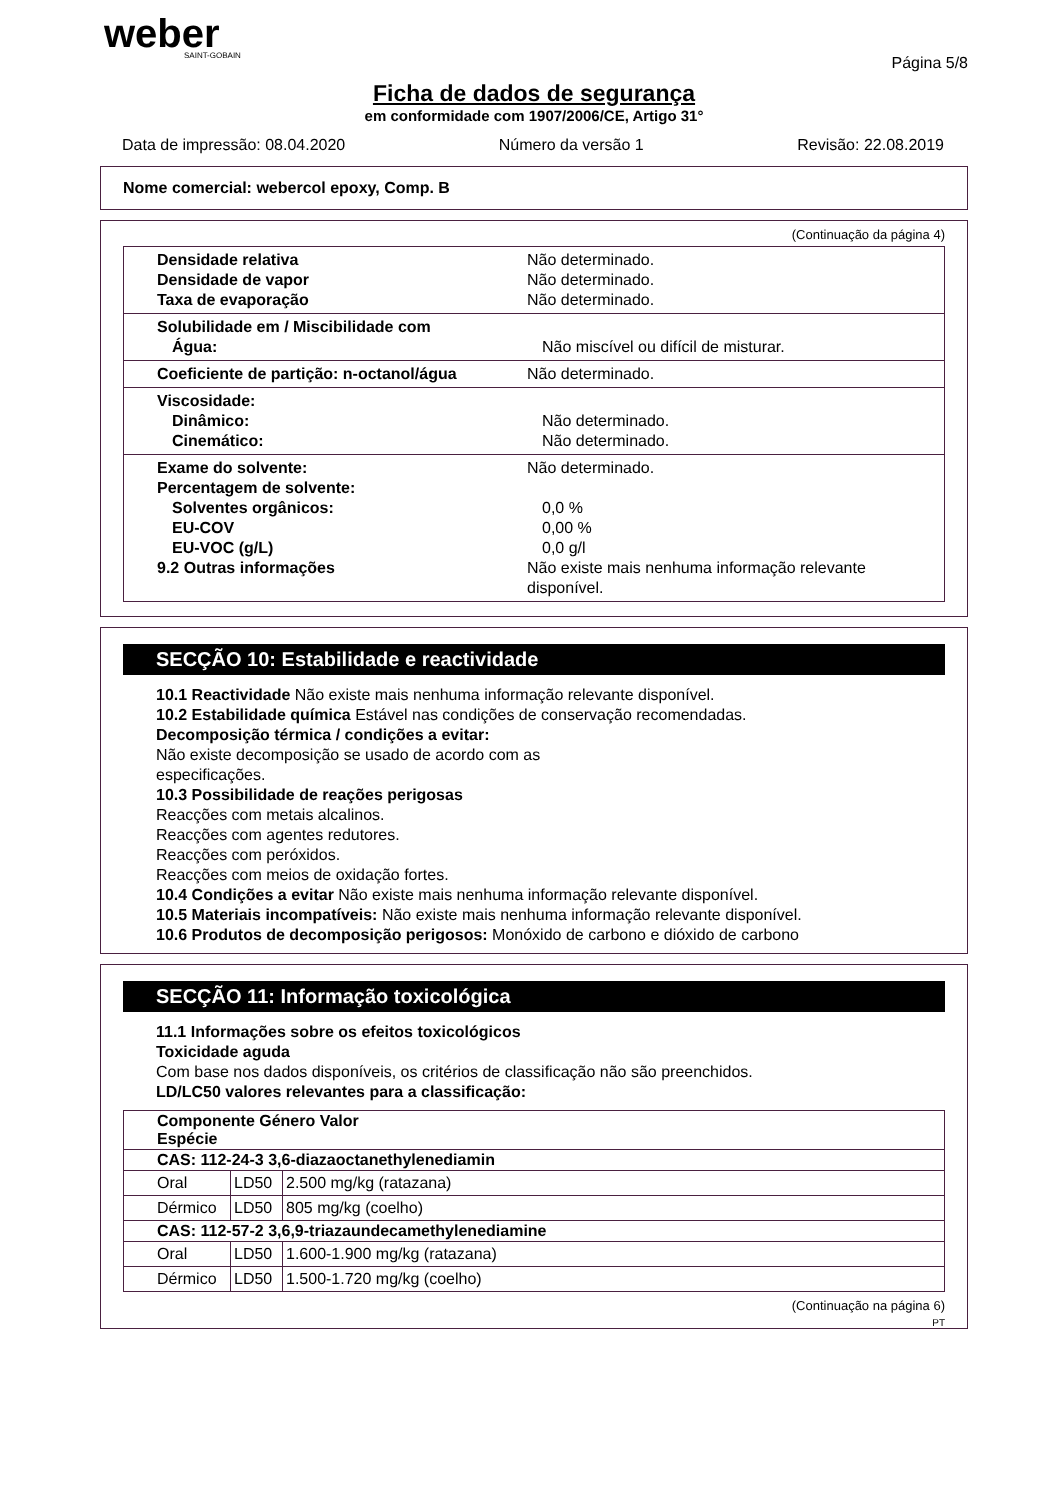weber
SAINT-GOBAIN
Página 5/8
Ficha de dados de segurança
em conformidade com 1907/2006/CE, Artigo 31°
Data de impressão: 08.04.2020 Número da versão 1 Revisão: 22.08.2019
Nome comercial: webercol epoxy, Comp. B
(Continuação da página 4)
Densidade relativa Não determinado.
Densidade de vapor Não determinado.
Taxa de evaporação Não determinado.
Solubilidade em / Miscibilidade com
Água: Não miscível ou difícil de misturar.
Coeficiente de partição: n-octanol/água Não determinado.
Viscosidade:
Dinâmico: Não determinado.
Cinemático: Não determinado.
Exame do solvente: Não determinado.
Percentagem de solvente:
Solventes orgânicos: 0,0 %
EU-COV 0,00 %
EU-VOC (g/L) 0,0 g/l
9.2 Outras informações Não existe mais nenhuma informação relevante disponível.
SECÇÃO 10: Estabilidade e reactividade
10.1 Reactividade Não existe mais nenhuma informação relevante disponível.
10.2 Estabilidade química Estável nas condições de conservação recomendadas.
Decomposição térmica / condições a evitar:
Não existe decomposição se usado de acordo com as
especificações.
10.3 Possibilidade de reações perigosas
Reacções com metais alcalinos.
Reacções com agentes redutores.
Reacções com peróxidos.
Reacções com meios de oxidação fortes.
10.4 Condições a evitar Não existe mais nenhuma informação relevante disponível.
10.5 Materiais incompatíveis: Não existe mais nenhuma informação relevante disponível.
10.6 Produtos de decomposição perigosos: Monóxido de carbono e dióxido de carbono
SECÇÃO 11: Informação toxicológica
11.1 Informações sobre os efeitos toxicológicos
Toxicidade aguda
Com base nos dados disponíveis, os critérios de classificação não são preenchidos.
LD/LC50 valores relevantes para a classificação:
| Componente Género Valor Espécie | | |
| --- | --- | --- |
| CAS: 112-24-3 3,6-diazaoctanethylenediamin | | |
| Oral | LD50 | 2.500 mg/kg (ratazana) |
| Dérmico | LD50 | 805 mg/kg (coelho) |
| CAS: 112-57-2 3,6,9-triazaundecamethylenediamine | | |
| Oral | LD50 | 1.600-1.900 mg/kg (ratazana) |
| Dérmico | LD50 | 1.500-1.720 mg/kg (coelho) |
(Continuação na página 6)
PT